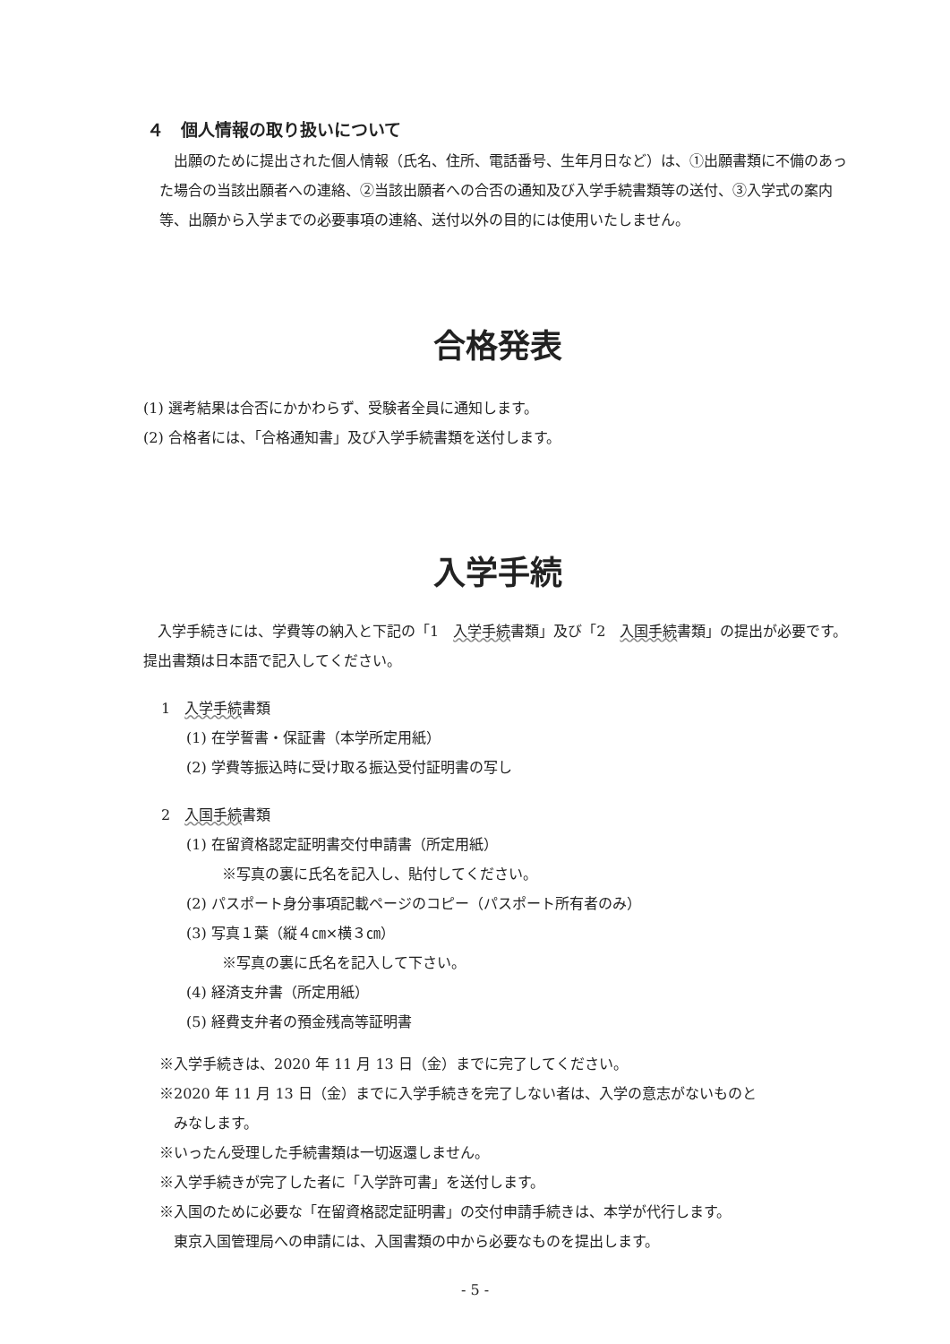４　個人情報の取り扱いについて
　出願のために提出された個人情報（氏名、住所、電話番号、生年月日など）は、①出願書類に不備のあった場合の当該出願者への連絡、②当該出願者への合否の通知及び入学手続書類等の送付、③入学式の案内等、出願から入学までの必要事項の連絡、送付以外の目的には使用いたしません。
合格発表
(1) 選考結果は合否にかかわらず、受験者全員に通知します。
(2) 合格者には、「合格通知書」及び入学手続書類を送付します。
入学手続
　入学手続きには、学費等の納入と下記の「1　入学手続書類」及び「2　入国手続書類」の提出が必要です。提出書類は日本語で記入してください。
1　入学手続書類
(1) 在学誓書・保証書（本学所定用紙）
(2) 学費等振込時に受け取る振込受付証明書の写し
2　入国手続書類
(1) 在留資格認定証明書交付申請書（所定用紙）
※写真の裏に氏名を記入し、貼付してください。
(2) パスポート身分事項記載ページのコピー（パスポート所有者のみ）
(3) 写真１葉（縦４㎝×横３㎝）
※写真の裏に氏名を記入して下さい。
(4) 経済支弁書（所定用紙）
(5) 経費支弁者の預金残高等証明書
※入学手続きは、2020 年 11 月 13 日（金）までに完了してください。
※2020 年 11 月 13 日（金）までに入学手続きを完了しない者は、入学の意志がないものと
　みなします。
※いったん受理した手続書類は一切返還しません。
※入学手続きが完了した者に「入学許可書」を送付します。
※入国のために必要な「在留資格認定証明書」の交付申請手続きは、本学が代行します。
　東京入国管理局への申請には、入国書類の中から必要なものを提出します。
- 5 -